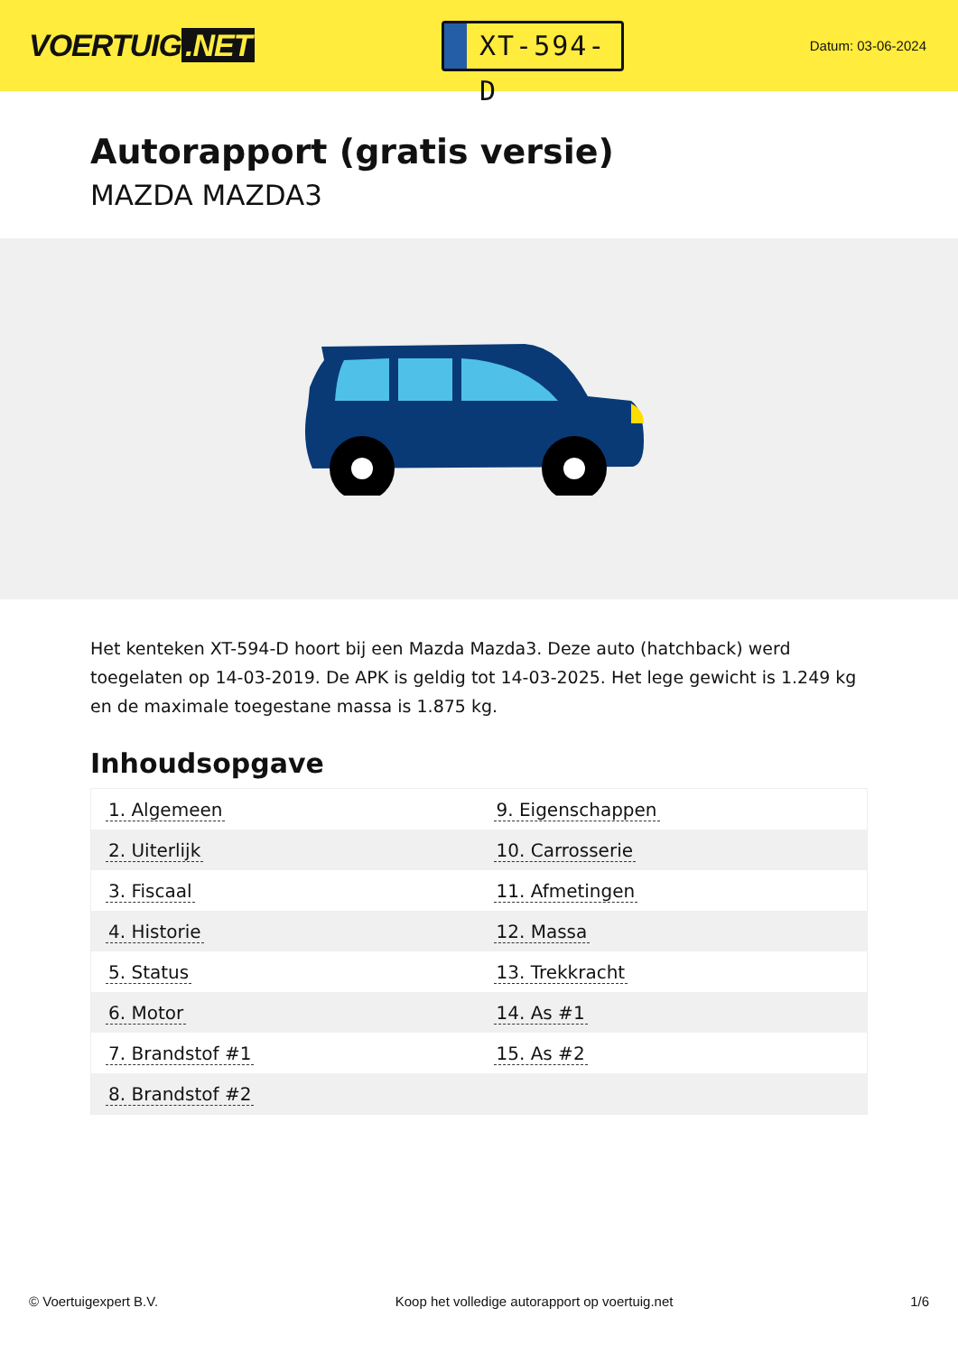VOERTUIG.NET
XT-594-D
Datum: 03-06-2024
Autorapport (gratis versie)
MAZDA MAZDA3
Het kenteken XT-594-D hoort bij een Mazda Mazda3. Deze auto (hatchback) werd toegelaten op 14-03-2019. De APK is geldig tot 14-03-2025. Het lege gewicht is 1.249 kg en de maximale toegestane massa is 1.875 kg.
Inhoudsopgave
| 1. Algemeen | 9. Eigenschappen |
| 2. Uiterlijk | 10. Carrosserie |
| 3. Fiscaal | 11. Afmetingen |
| 4. Historie | 12. Massa |
| 5. Status | 13. Trekkracht |
| 6. Motor | 14. As #1 |
| 7. Brandstof #1 | 15. As #2 |
| 8. Brandstof #2 | |
© Voertuigexpert B.V. Koop het volledige autorapport op voertuig.net
1/6